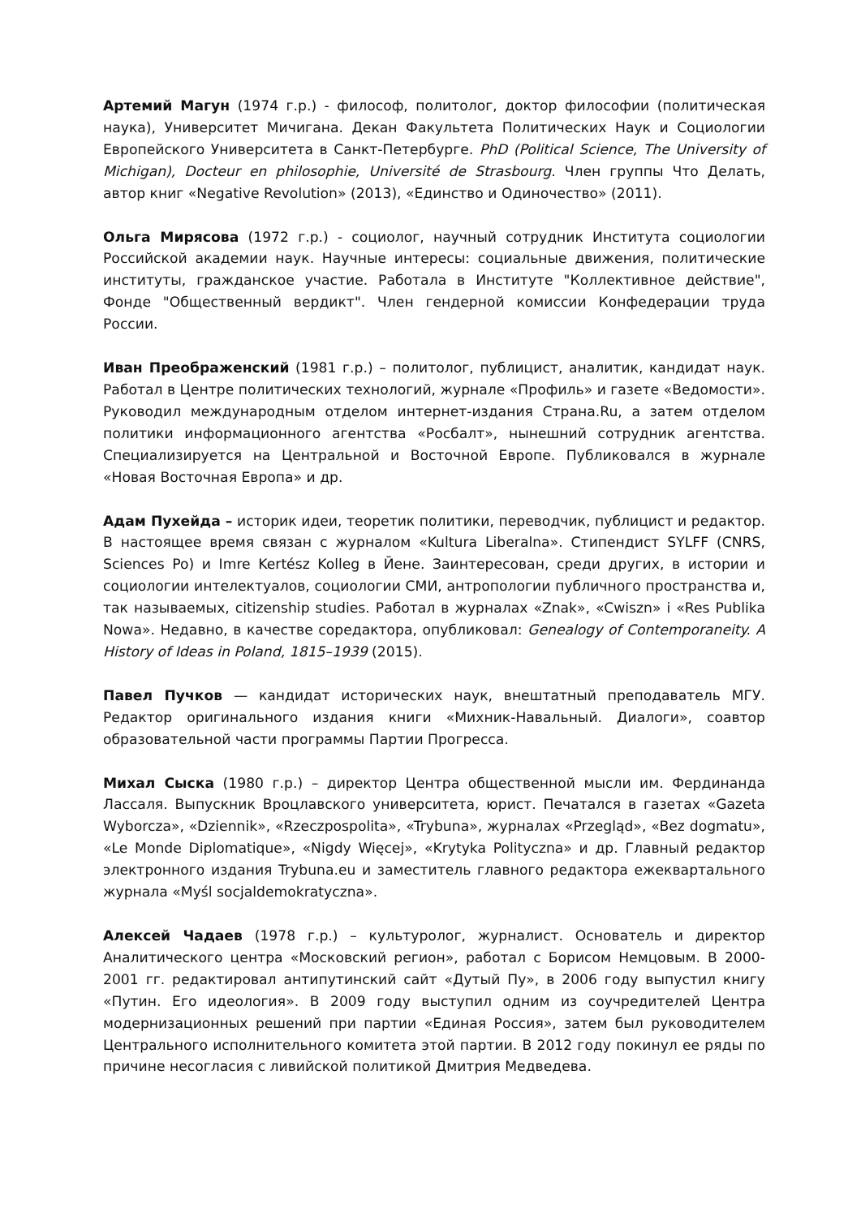Артемий Магун (1974 г.р.) - философ, политолог, доктор философии (политическая наука), Университет Мичигана. Декан Факультета Политических Наук и Социологии Европейского Университета в Санкт-Петербурге. PhD (Political Science, The University of Michigan), Docteur en philosophie, Université de Strasbourg. Член группы Что Делать, автор книг «Negative Revolution» (2013), «Единство и Одиночество» (2011).
Ольга Мирясова (1972 г.р.) - социолог, научный сотрудник Института социологии Российской академии наук. Научные интересы: социальные движения, политические институты, гражданское участие. Работала в Институте "Коллективное действие", Фонде "Общественный вердикт". Член гендерной комиссии Конфедерации труда России.
Иван Преображенский (1981 г.р.) – политолог, публицист, аналитик, кандидат наук. Работал в Центре политических технологий, журнале «Профиль» и газете «Ведомости». Руководил международным отделом интернет-издания Страна.Ru, а затем отделом политики информационного агентства «Росбалт», нынешний сотрудник агентства. Специализируется на Центральной и Восточной Европе. Публиковался в журнале «Новая Восточная Европа» и др.
Адам Пухейда – историк идеи, теоретик политики, переводчик, публицист и редактор. В настоящее время связан с журналом «Kultura Liberalna». Стипендист SYLFF (CNRS, Sciences Po) и Imre Kertész Kolleg в Йене. Заинтересован, среди других, в истории и социологии интелектуалов, социологии СМИ, антропологии публичного пространства и, так называемых, citizenship studies. Работал в журналах «Znak», «Cwiszn» i «Res Publika Nowa». Недавно, в качестве соредактора, опубликовал: Genealogy of Contemporaneity. A History of Ideas in Poland, 1815–1939 (2015).
Павел Пучков — кандидат исторических наук, внештатный преподаватель МГУ. Редактор оригинального издания книги «Михник-Навальный. Диалоги», соавтор образовательной части программы Партии Прогресса.
Михал Сыска (1980 г.р.) – директор Центра общественной мысли им. Фердинанда Лассаля. Выпускник Вроцлавского университета, юрист. Печатался в газетах «Gazeta Wyborcza», «Dziennik», «Rzeczpospolita», «Trybuna», журналах «Przegląd», «Bez dogmatu», «Le Monde Diplomatique», «Nigdy Więcej», «Krytyka Polityczna» и др. Главный редактор электронного издания Trybuna.eu и заместитель главного редактора ежеквартального журнала «Myśl socjaldemokratyczna».
Алексей Чадаев (1978 г.р.) – культуролог, журналист. Основатель и директор Аналитического центра «Московский регион», работал с Борисом Немцовым. В 2000-2001 гг. редактировал антипутинский сайт «Дутый Пу», в 2006 году выпустил книгу «Путин. Его идеология». В 2009 году выступил одним из соучредителей Центра модернизационных решений при партии «Единая Россия», затем был руководителем Центрального исполнительного комитета этой партии. В 2012 году покинул ее ряды по причине несогласия с ливийской политикой Дмитрия Медведева.